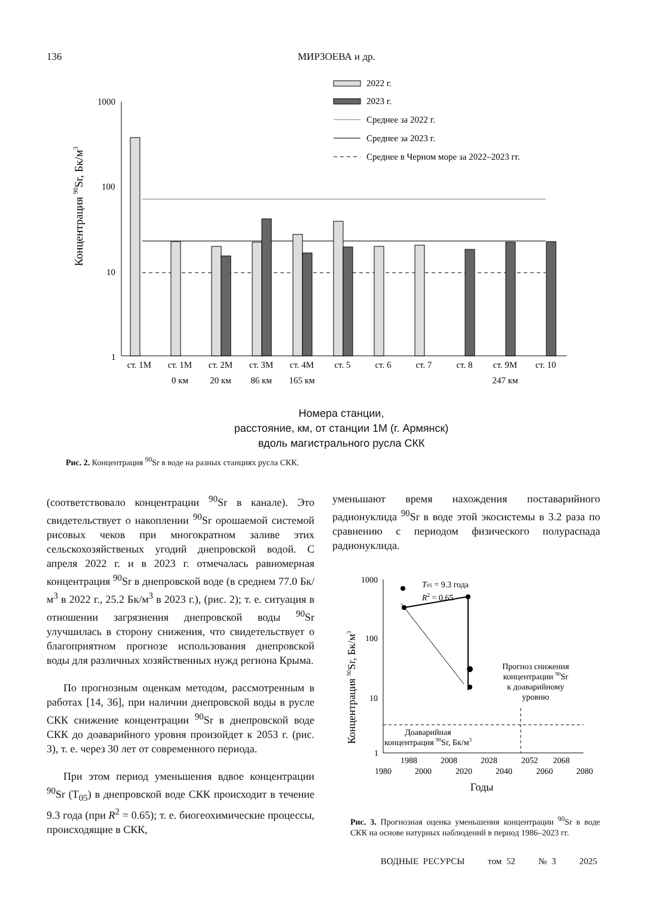136 МИРЗОЕВА и др.
Концентрация 90Sr, Бк/м3
1000
100
10
1
2022 г.
2023 г.
Среднее за 2022 г.
Среднее за 2023 г.
Среднее в Черном море за 2022–2023 гг.
ст. 1М
ст. 1М
ст. 2М
ст. 3М
ст. 4М
ст. 5
ст. 6
ст. 7
ст. 8
ст. 9М
ст. 10
0 км
20 км
86 км
165 км
247 км
Номера станции,
расстояние, км, от станции 1М (г. Армянск)
вдоль магистрального русла СКК
Рис. 2. Концентрация <sup>90</sup>Sr в воде на разных станциях русла СКК.
(соответствовало концентрации <sup>90</sup>Sr в канале). Это свидетельствует о накоплении <sup>90</sup>Sr орошаемой системой рисовых чеков при многократном заливе этих сельскохозяйственых угодий днепровской водой. С апреля 2022 г. и в 2023 г. отмечалась равномерная концентрация <sup>90</sup>Sr в днепровской воде (в среднем 77.0 Бк/м<sup>3</sup> в 2022 г., 25.2 Бк/м<sup>3</sup> в 2023 г.), (рис. 2); т. е. ситуация в отношении загрязнения днепровской воды <sup>90</sup>Sr улучшилась в сторону снижения, что свидетельствует о благоприятном прогнозе использования днепровской воды для различных хозяйственных нужд региона Крыма.
По прогнозным оценкам методом, рассмотренным в работах [14, 36], при наличии днепровской воды в русле СКК снижение концентрации <sup>90</sup>Sr в днепровской воде СКК до доаварийного уровня произойдет к 2053 г. (рис. 3), т. е. через 30 лет от современного периода.
При этом период уменьшения вдвое концентрации <sup>90</sup>Sr (T<sub>05</sub>) в днепровской воде СКК происходит в течение 9.3 года (при R<sup>2</sup> = 0.65); т. е. биогеохимические процессы, происходящие в СКК,
уменьшают время нахождения поставарийного радионуклида <sup>90</sup>Sr в воде этой экосистемы в 3.2 раза по сравнению с периодом физического полураспада радионуклида.
Концентрация 90Sr, Бк/м3
1000
100
10
1
T05 = 9.3 года
R2 = 0.65
Прогноз снижения
концентрации 90Sr
к доаварийному
уровню
Доаварийная
концентрация 90Sr, Бк/м3
1988
2008
2028
2052
2068
1980
2000
2020
2040
2060
2080
Годы
Рис. 3. Прогнозная оценка уменьшения концентрации <sup>90</sup>Sr в воде СКК на основе натурных наблюдений в период 1986–2023 гг.
ВОДНЫЕ РЕСУРСЫ том 52 № 3 2025